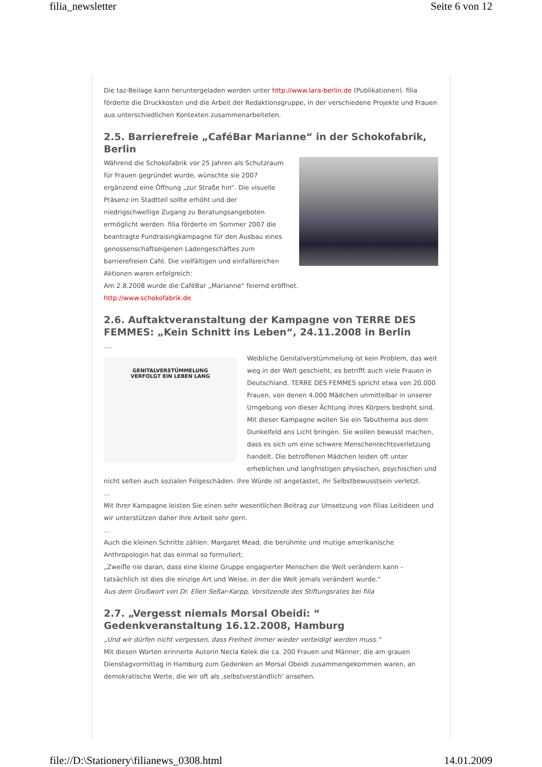filia_newsletter Seite 6 von 12
Die taz-Beilage kann heruntergeladen werden unter http://www.lara-berlin.de (Publikationen). filia förderte die Druckkosten und die Arbeit der Redaktionsgruppe, in der verschiedene Projekte und Frauen aus unterschiedlichen Kontexten zusammenarbeiteten.
2.5. Barrierefreie „CaféBar Marianne“ in der Schokofabrik, Berlin
Während die Schokofabrik vor 25 Jahren als Schutzraum für Frauen gegründet wurde, wünschte sie 2007 ergänzend eine Öffnung „zur Straße hin“. Die visuelle Präsenz im Stadtteil sollte erhöht und der niedrigschwellige Zugang zu Beratungsangeboten ermöglicht werden. filia förderte im Sommer 2007 die beantragte Fundraisingkampagne für den Ausbau eines genossenschaftseigenen Ladengeschäftes zum barrierefreien Café. Die vielfältigen und einfallsreichen Aktionen waren erfolgreich:
Am 2.8.2008 wurde die CaféBar „Marianne“ feiernd eröffnet.
http://www.schokofabrik.de
2.6. Auftaktveranstaltung der Kampagne von TERRE DES FEMMES: „Kein Schnitt ins Leben“, 24.11.2008 in Berlin
....
GENITALVERSTÜMMELUNG
VERFOLGT EIN LEBEN LANG
Weibliche Genitalverstümmelung ist kein Problem, das weit weg in der Welt geschieht, es betrifft auch viele Frauen in Deutschland. TERRE DES FEMMES spricht etwa von 20.000 Frauen, von denen 4.000 Mädchen unmittelbar in unserer Umgebung von dieser Ächtung ihres Körpers bedroht sind.
Mit dieser Kampagne wollen Sie ein Tabuthema aus dem Dunkelfeld ans Licht bringen. Sie wollen bewusst machen, dass es sich um eine schwere Menschenrechtsverletzung handelt. Die betroffenen Mädchen leiden oft unter erheblichen und langfristigen physischen, psychischen und nicht selten auch sozialen Folgeschäden. Ihre Würde ist angetastet, ihr Selbstbewusstsein verletzt.
…
Mit Ihrer Kampagne leisten Sie einen sehr wesentlichen Beitrag zur Umsetzung von filias Leitideen und wir unterstützen daher Ihre Arbeit sehr gern.
…
Auch die kleinen Schritte zählen. Margaret Mead, die berühmte und mutige amerikanische Anthropologin hat das einmal so formuliert:
„Zweifle nie daran, dass eine kleine Gruppe engagierter Menschen die Welt verändern kann - tatsächlich ist dies die einzige Art und Weise, in der die Welt jemals verändert wurde.“
Aus dem Grußwort von Dr. Ellen Seßar-Karpp, Vorsitzende des Stiftungsrates bei filia
2.7. „Vergesst niemals Morsal Obeidi: “ Gedenkveranstaltung 16.12.2008, Hamburg
„Und wir dürfen nicht vergessen, dass Freiheit immer wieder verteidigt werden muss.“
Mit diesen Worten erinnerte Autorin Necla Kelek die ca. 200 Frauen und Männer, die am grauen Dienstagvormittag in Hamburg zum Gedenken an Morsal Obeidi zusammengekommen waren, an demokratische Werte, die wir oft als ‚selbstverständlich‘ ansehen.
file://D:\Stationery\filianews_0308.html 14.01.2009